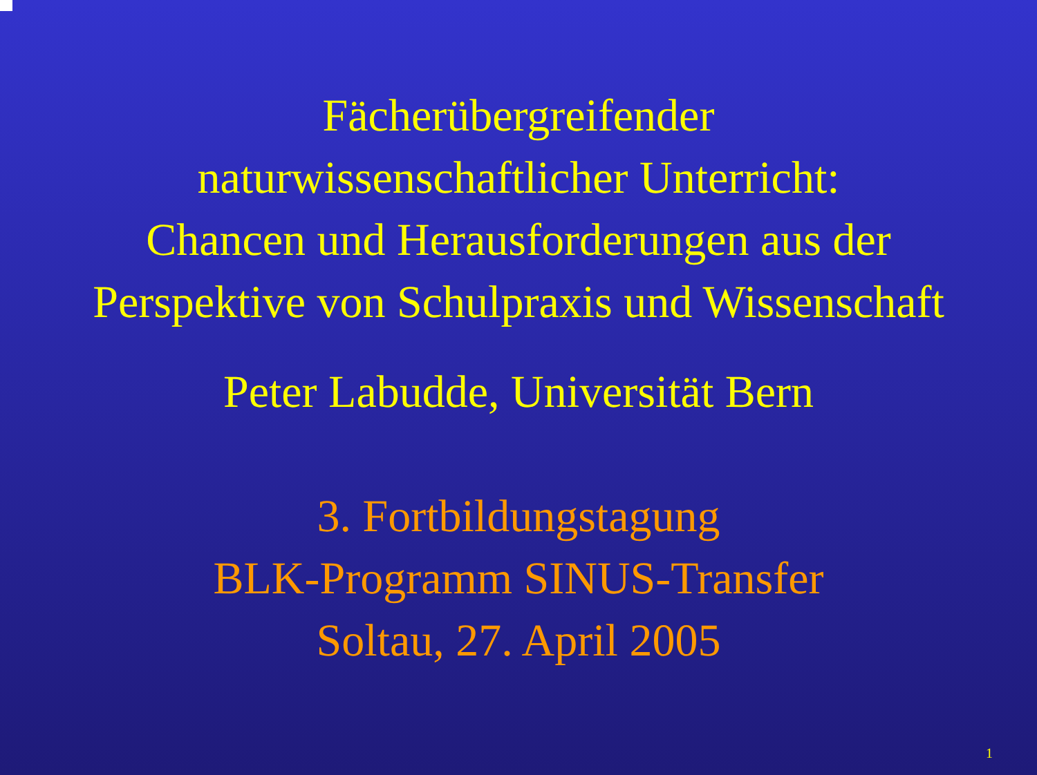Fächerübergreifender
naturwissenschaftlicher Unterricht:
Chancen und Herausforderungen aus der
Perspektive von Schulpraxis und Wissenschaft
Peter Labudde, Universität Bern
3. Fortbildungstagung
BLK-Programm SINUS-Transfer
Soltau, 27. April 2005
1